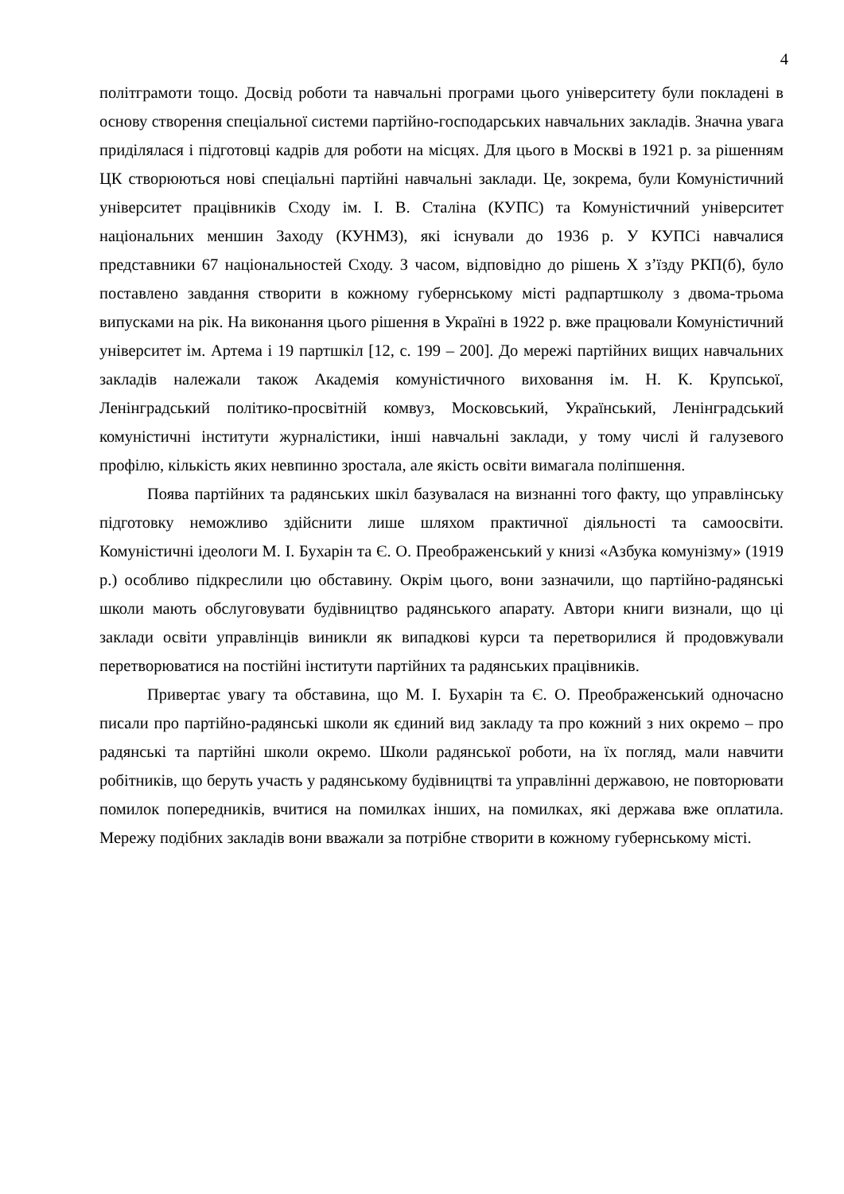4
політграмоти тощо. Досвід роботи та навчальні програми цього університету були покладені в основу створення спеціальної системи партійно-господарських навчальних закладів. Значна увага приділялася і підготовці кадрів для роботи на місцях. Для цього в Москві в 1921 р. за рішенням ЦК створюються нові спеціальні партійні навчальні заклади. Це, зокрема, були Комуністичний університет працівників Сходу ім. І. В. Сталіна (КУПС) та Комуністичний університет національних меншин Заходу (КУНМЗ), які існували до 1936 р. У КУПСі навчалися представники 67 національностей Сходу. З часом, відповідно до рішень Х з’їзду РКП(б), було поставлено завдання створити в кожному губернському місті радпартшколу з двома-трьома випусками на рік. На виконання цього рішення в Україні в 1922 р. вже працювали Комуністичний університет ім. Артема і 19 партшкіл [12, с. 199 – 200]. До мережі партійних вищих навчальних закладів належали також Академія комуністичного виховання ім. Н. К. Крупської, Ленінградський політико-просвітній комвуз, Московський, Український, Ленінградський комуністичні інститути журналістики, інші навчальні заклади, у тому числі й галузевого профілю, кількість яких невпинно зростала, але якість освіти вимагала поліпшення.
Поява партійних та радянських шкіл базувалася на визнанні того факту, що управлінську підготовку неможливо здійснити лише шляхом практичної діяльності та самоосвіти. Комуністичні ідеологи М. І. Бухарін та Є. О. Преображенський у книзі «Азбука комунізму» (1919 р.) особливо підкреслили цю обставину. Окрім цього, вони зазначили, що партійно-радянські школи мають обслуговувати будівництво радянського апарату. Автори книги визнали, що ці заклади освіти управлінців виникли як випадкові курси та перетворилися й продовжували перетворюватися на постійні інститути партійних та радянських працівників.
Привертає увагу та обставина, що М. І. Бухарін та Є. О. Преображенський одночасно писали про партійно-радянські школи як єдиний вид закладу та про кожний з них окремо – про радянські та партійні школи окремо. Школи радянської роботи, на їх погляд, мали навчити робітників, що беруть участь у радянському будівництві та управлінні державою, не повторювати помилок попередників, вчитися на помилках інших, на помилках, які держава вже оплатила. Мережу подібних закладів вони вважали за потрібне створити в кожному губернському місті.